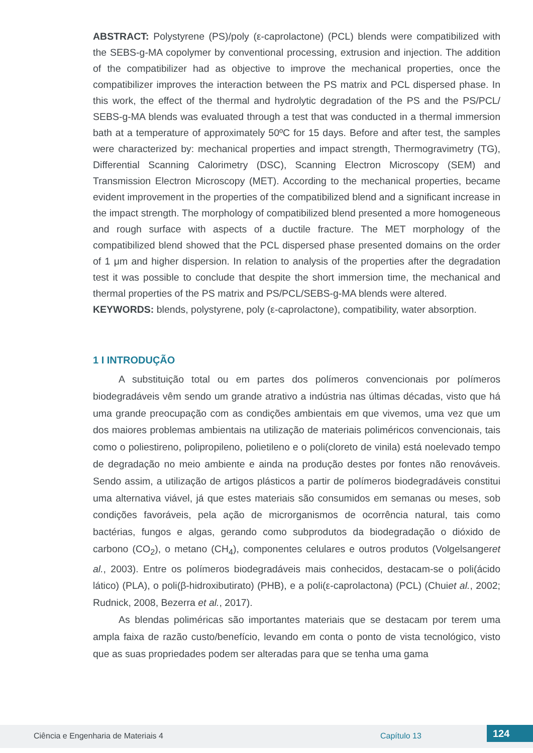ABSTRACT: Polystyrene (PS)/poly (ε-caprolactone) (PCL) blends were compatibilized with the SEBS-g-MA copolymer by conventional processing, extrusion and injection. The addition of the compatibilizer had as objective to improve the mechanical properties, once the compatibilizer improves the interaction between the PS matrix and PCL dispersed phase. In this work, the effect of the thermal and hydrolytic degradation of the PS and the PS/PCL/ SEBS-g-MA blends was evaluated through a test that was conducted in a thermal immersion bath at a temperature of approximately 50ºC for 15 days. Before and after test, the samples were characterized by: mechanical properties and impact strength, Thermogravimetry (TG), Differential Scanning Calorimetry (DSC), Scanning Electron Microscopy (SEM) and Transmission Electron Microscopy (MET). According to the mechanical properties, became evident improvement in the properties of the compatibilized blend and a significant increase in the impact strength. The morphology of compatibilized blend presented a more homogeneous and rough surface with aspects of a ductile fracture. The MET morphology of the compatibilized blend showed that the PCL dispersed phase presented domains on the order of 1 μm and higher dispersion. In relation to analysis of the properties after the degradation test it was possible to conclude that despite the short immersion time, the mechanical and thermal properties of the PS matrix and PS/PCL/SEBS-g-MA blends were altered.
KEYWORDS: blends, polystyrene, poly (ε-caprolactone), compatibility, water absorption.
1 I INTRODUÇÃO
A substituição total ou em partes dos polímeros convencionais por polímeros biodegradáveis vêm sendo um grande atrativo a indústria nas últimas décadas, visto que há uma grande preocupação com as condições ambientais em que vivemos, uma vez que um dos maiores problemas ambientais na utilização de materiais poliméricos convencionais, tais como o poliestireno, polipropileno, polietileno e o poli(cloreto de vinila) está noelevado tempo de degradação no meio ambiente e ainda na produção destes por fontes não renováveis. Sendo assim, a utilização de artigos plásticos a partir de polímeros biodegradáveis constitui uma alternativa viável, já que estes materiais são consumidos em semanas ou meses, sob condições favoráveis, pela ação de microrganismos de ocorrência natural, tais como bactérias, fungos e algas, gerando como subprodutos da biodegradação o dióxido de carbono (CO<sub>2</sub>), o metano (CH<sub>4</sub>), componentes celulares e outros produtos (Volgelsangeret al., 2003). Entre os polímeros biodegradáveis mais conhecidos, destacam-se o poli(ácido lático) (PLA), o poli(β-hidroxibutirato) (PHB), e a poli(ε-caprolactona) (PCL) (Chuiet al., 2002; Rudnick, 2008, Bezerra et al., 2017).
As blendas poliméricas são importantes materiais que se destacam por terem uma ampla faixa de razão custo/benefício, levando em conta o ponto de vista tecnológico, visto que as suas propriedades podem ser alteradas para que se tenha uma gama
Ciência e Engenharia de Materiais 4 Capítulo 13 124